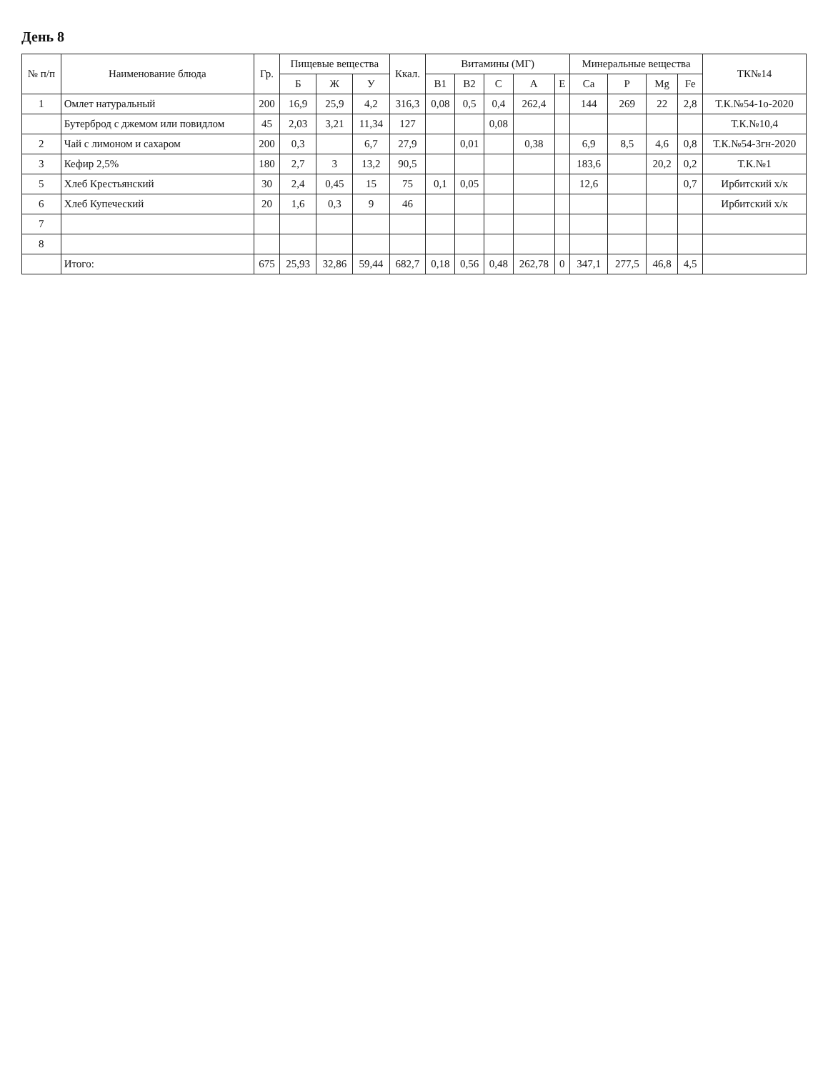День 8
| № п/п | Наименование блюда | Гр. | Пищевые вещества | | | Ккал. | Витамины (МГ) | | | | | Минеральные вещества | | | | ТК№14 |
| --- | --- | --- | --- | --- | --- | --- | --- | --- | --- | --- | --- | --- | --- | --- | --- | --- |
| | | | Б | Ж | У | | В1 | В2 | С | А | Е | Ca | P | Mg | Fe | |
| 1 | Омлет натуральный | 200 | 16,9 | 25,9 | 4,2 | 316,3 | 0,08 | 0,5 | 0,4 | 262,4 | | 144 | 269 | 22 | 2,8 | Т.К.№54-1о-2020 |
| | Бутерброд с джемом или повидлом | 45 | 2,03 | 3,21 | 11,34 | 127 | | | 0,08 | | | | | | | Т.К.№10,4 |
| 2 | Чай с лимоном и сахаром | 200 | 0,3 | | 6,7 | 27,9 | | 0,01 | | 0,38 | | 6,9 | 8,5 | 4,6 | 0,8 | Т.К.№54-3гн-2020 |
| 3 | Кефир 2,5% | 180 | 2,7 | 3 | 13,2 | 90,5 | | | | | | 183,6 | | 20,2 | 0,2 | Т.К.№1 |
| 5 | Хлеб Крестьянский | 30 | 2,4 | 0,45 | 15 | 75 | 0,1 | 0,05 | | | | 12,6 | | | 0,7 | Ирбитский х/к |
| 6 | Хлеб Купеческий | 20 | 1,6 | 0,3 | 9 | 46 | | | | | | | | | | Ирбитский х/к |
| 7 | | | | | | | | | | | | | | | | |
| 8 | | | | | | | | | | | | | | | | |
| | Итого: | 675 | 25,93 | 32,86 | 59,44 | 682,7 | 0,18 | 0,56 | 0,48 | 262,78 | 0 | 347,1 | 277,5 | 46,8 | 4,5 | |